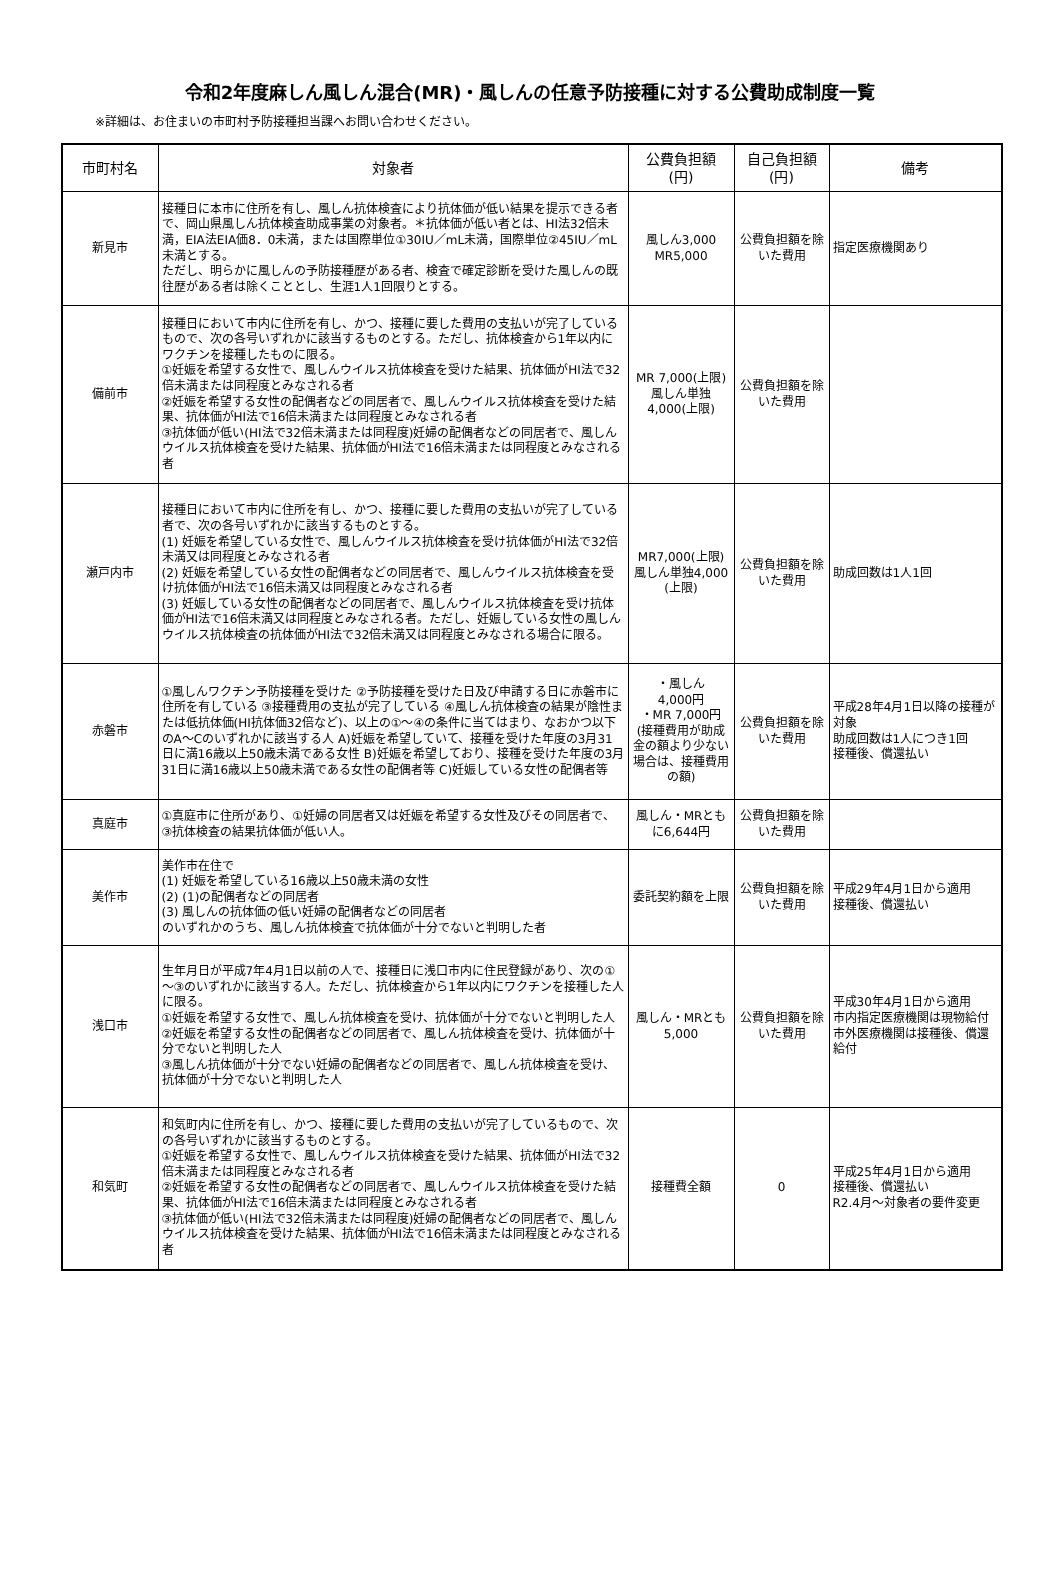令和2年度麻しん風しん混合(MR)・風しんの任意予防接種に対する公費助成制度一覧
※詳細は、お住まいの市町村予防接種担当課へお問い合わせください。
| 市町村名 | 対象者 | 公費負担額 (円) | 自己負担額 (円) | 備考 |
| --- | --- | --- | --- | --- |
| 新見市 | 接種日に本市に住所を有し、風しん抗体検査により抗体価が低い結果を提示できる者で、岡山県風しん抗体検査助成事業の対象者。＊抗体価が低い者とは、HI法32倍未満，EIA法EIA価8．0未満，または国際単位①30IU／mL未満，国際単位②45IU／mL未満とする。 ただし、明らかに風しんの予防接種歴がある者、検査で確定診断を受けた風しんの既往歴がある者は除くこととし、生涯1人1回限りとする。 | 風しん3,000 MR5,000 | 公費負担額を除いた費用 | 指定医療機関あり |
| 備前市 | 接種日において市内に住所を有し、かつ、接種に要した費用の支払いが完了しているもので、次の各号いずれかに該当するものとする。ただし、抗体検査から1年以内にワクチンを接種したものに限る。 ①妊娠を希望する女性で、風しんウイルス抗体検査を受けた結果、抗体価がHI法で32倍未満または同程度とみなされる者 ②妊娠を希望する女性の配偶者などの同居者で、風しんウイルス抗体検査を受けた結果、抗体価がHI法で16倍未満または同程度とみなされる者 ③抗体価が低い(HI法で32倍未満または同程度)妊婦の配偶者などの同居者で、風しんウイルス抗体検査を受けた結果、抗体価がHI法で16倍未満または同程度とみなされる者 | MR 7,000(上限) 風しん単独 4,000(上限) | 公費負担額を除いた費用 | |
| 瀬戸内市 | 接種日において市内に住所を有し、かつ、接種に要した費用の支払いが完了している者で、次の各号いずれかに該当するものとする。 (1) 妊娠を希望している女性で、風しんウイルス抗体検査を受け抗体価がHI法で32倍未満又は同程度とみなされる者 (2) 妊娠を希望している女性の配偶者などの同居者で、風しんウイルス抗体検査を受け抗体価がHI法で16倍未満又は同程度とみなされる者 (3) 妊娠している女性の配偶者などの同居者で、風しんウイルス抗体検査を受け抗体価がHI法で16倍未満又は同程度とみなされる者。ただし、妊娠している女性の風しんウイルス抗体検査の抗体価がHI法で32倍未満又は同程度とみなされる場合に限る。 | MR7,000(上限) 風しん単独4,000 (上限) | 公費負担額を除いた費用 | 助成回数は1人1回 |
| 赤磐市 | ①風しんワクチン予防接種を受けた ②予防接種を受けた日及び申請する日に赤磐市に住所を有している ③接種費用の支払が完了している ④風しん抗体検査の結果が陰性または低抗体価(HI抗体価32倍など)、以上の①～④の条件に当てはまり、なおかつ以下のA～Cのいずれかに該当する人 A)妊娠を希望していて、接種を受けた年度の3月31日に満16歳以上50歳未満である女性 B)妊娠を希望しており、接種を受けた年度の3月31日に満16歳以上50歳未満である女性の配偶者等 C)妊娠している女性の配偶者等 | ・風しん 4,000円 ・MR 7,000円 (接種費用が助成金の額より少ない場合は、接種費用の額) | 公費負担額を除いた費用 | 平成28年4月1日以降の接種が対象 助成回数は1人につき1回 接種後、償還払い |
| 真庭市 | ①真庭市に住所があり、①妊婦の同居者又は妊娠を希望する女性及びその同居者で、③抗体検査の結果抗体価が低い人。 | 風しん・MRともに6,644円 | 公費負担額を除いた費用 | |
| 美作市 | 美作市在住で (1) 妊娠を希望している16歳以上50歳未満の女性 (2) (1)の配偶者などの同居者 (3) 風しんの抗体価の低い妊婦の配偶者などの同居者 のいずれかのうち、風しん抗体検査で抗体価が十分でないと判明した者 | 委託契約額を上限 | 公費負担額を除いた費用 | 平成29年4月1日から適用 接種後、償還払い |
| 浅口市 | 生年月日が平成7年4月1日以前の人で、接種日に浅口市内に住民登録があり、次の①～③のいずれかに該当する人。ただし、抗体検査から1年以内にワクチンを接種した人に限る。 ①妊娠を希望する女性で、風しん抗体検査を受け、抗体価が十分でないと判明した人 ②妊娠を希望する女性の配偶者などの同居者で、風しん抗体検査を受け、抗体価が十分でないと判明した人 ③風しん抗体価が十分でない妊婦の配偶者などの同居者で、風しん抗体検査を受け、抗体価が十分でないと判明した人 | 風しん・MRとも 5,000 | 公費負担額を除いた費用 | 平成30年4月1日から適用 市内指定医療機関は現物給付 市外医療機関は接種後、償還給付 |
| 和気町 | 和気町内に住所を有し、かつ、接種に要した費用の支払いが完了しているもので、次の各号いずれかに該当するものとする。 ①妊娠を希望する女性で、風しんウイルス抗体検査を受けた結果、抗体価がHI法で32倍未満または同程度とみなされる者 ②妊娠を希望する女性の配偶者などの同居者で、風しんウイルス抗体検査を受けた結果、抗体価がHI法で16倍未満または同程度とみなされる者 ③抗体価が低い(HI法で32倍未満または同程度)妊婦の配偶者などの同居者で、風しんウイルス抗体検査を受けた結果、抗体価がHI法で16倍未満または同程度とみなされる者 | 接種費全額 | 0 | 平成25年4月1日から適用 接種後、償還払い R2.4月～対象者の要件変更 |